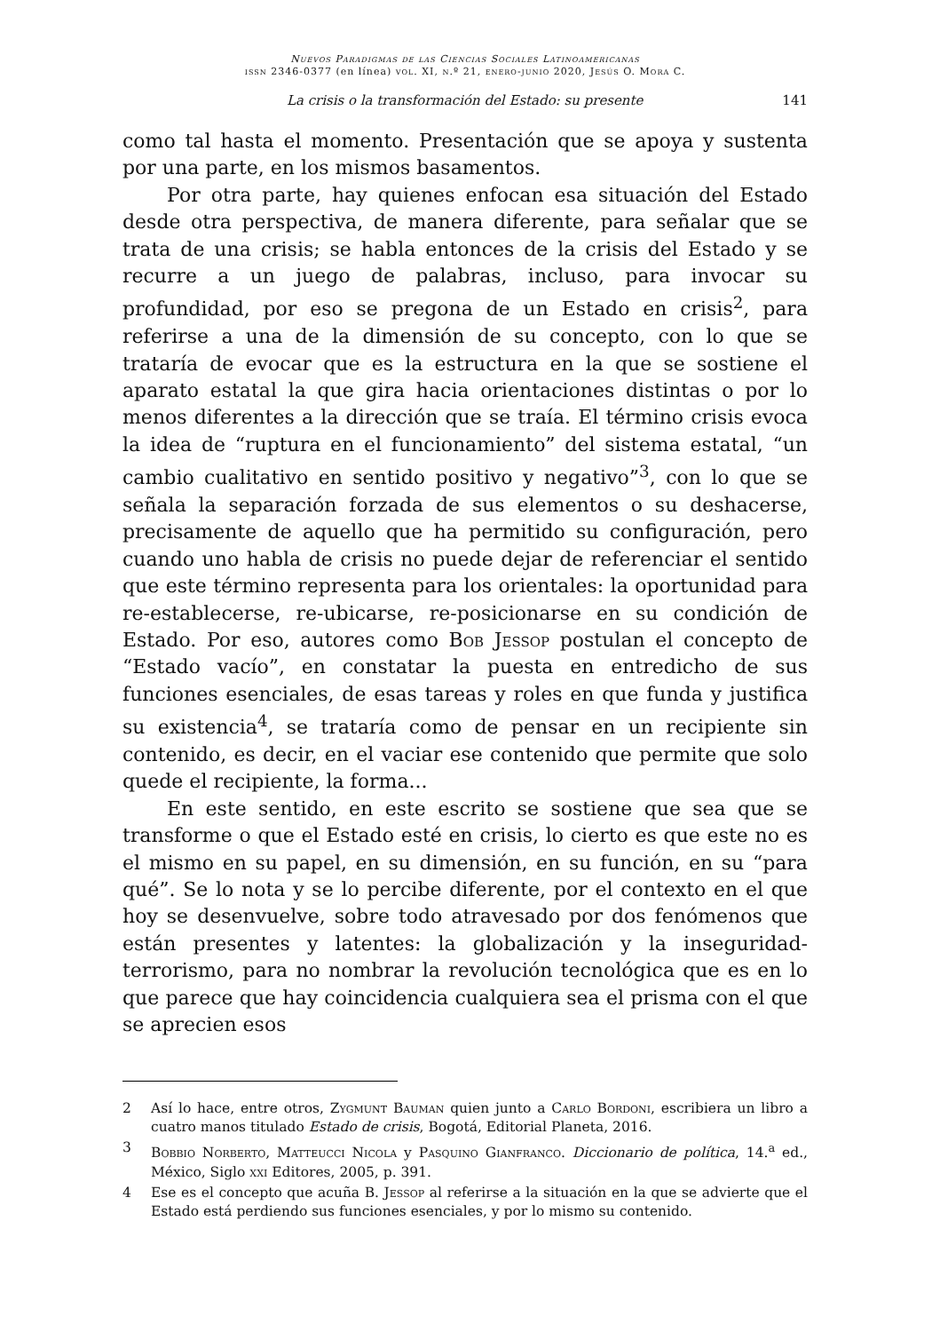Nuevos Paradigmas de las Ciencias Sociales Latinoamericanas
issn 2346-0377 (en línea) vol. XI, n.º 21, enero-junio 2020, Jesús O. Mora C.
La crisis o la transformación del Estado: su presente 141
como tal hasta el momento. Presentación que se apoya y sustenta por una parte, en los mismos basamentos.
Por otra parte, hay quienes enfocan esa situación del Estado desde otra perspectiva, de manera diferente, para señalar que se trata de una crisis; se habla entonces de la crisis del Estado y se recurre a un juego de palabras, incluso, para invocar su profundidad, por eso se pregona de un Estado en crisis<sup>2</sup>, para referirse a una de la dimensión de su concepto, con lo que se trataría de evocar que es la estructura en la que se sostiene el aparato estatal la que gira hacia orientaciones distintas o por lo menos diferentes a la dirección que se traía. El término crisis evoca la idea de “ruptura en el funcionamiento” del sistema estatal, “un cambio cualitativo en sentido positivo y negativo”<sup>3</sup>, con lo que se señala la separación forzada de sus elementos o su deshacerse, precisamente de aquello que ha permitido su configuración, pero cuando uno habla de crisis no puede dejar de referenciar el sentido que este término representa para los orientales: la oportunidad para re-establecerse, re-ubicarse, re-posicionarse en su condición de Estado. Por eso, autores como Bob Jessop postulan el concepto de “Estado vacío”, en constatar la puesta en entredicho de sus funciones esenciales, de esas tareas y roles en que funda y justifica su existencia<sup>4</sup>, se trataría como de pensar en un recipiente sin contenido, es decir, en el vaciar ese contenido que permite que solo quede el recipiente, la forma...
En este sentido, en este escrito se sostiene que sea que se transforme o que el Estado esté en crisis, lo cierto es que este no es el mismo en su papel, en su dimensión, en su función, en su “para qué”. Se lo nota y se lo percibe diferente, por el contexto en el que hoy se desenvuelve, sobre todo atravesado por dos fenómenos que están presentes y latentes: la globalización y la inseguridad-terrorismo, para no nombrar la revolución tecnológica que es en lo que parece que hay coincidencia cualquiera sea el prisma con el que se aprecien esos
2 Así lo hace, entre otros, Zygmunt Bauman quien junto a Carlo Bordoni, escribiera un libro a cuatro manos titulado Estado de crisis, Bogotá, Editorial Planeta, 2016.
3 Bobbio Norberto, Matteucci Nicola y Pasquino Gianfranco. Diccionario de política, 14.<sup>a</sup> ed., México, Siglo xxi Editores, 2005, p. 391.
4 Ese es el concepto que acuña B. Jessop al referirse a la situación en la que se advierte que el Estado está perdiendo sus funciones esenciales, y por lo mismo su contenido.